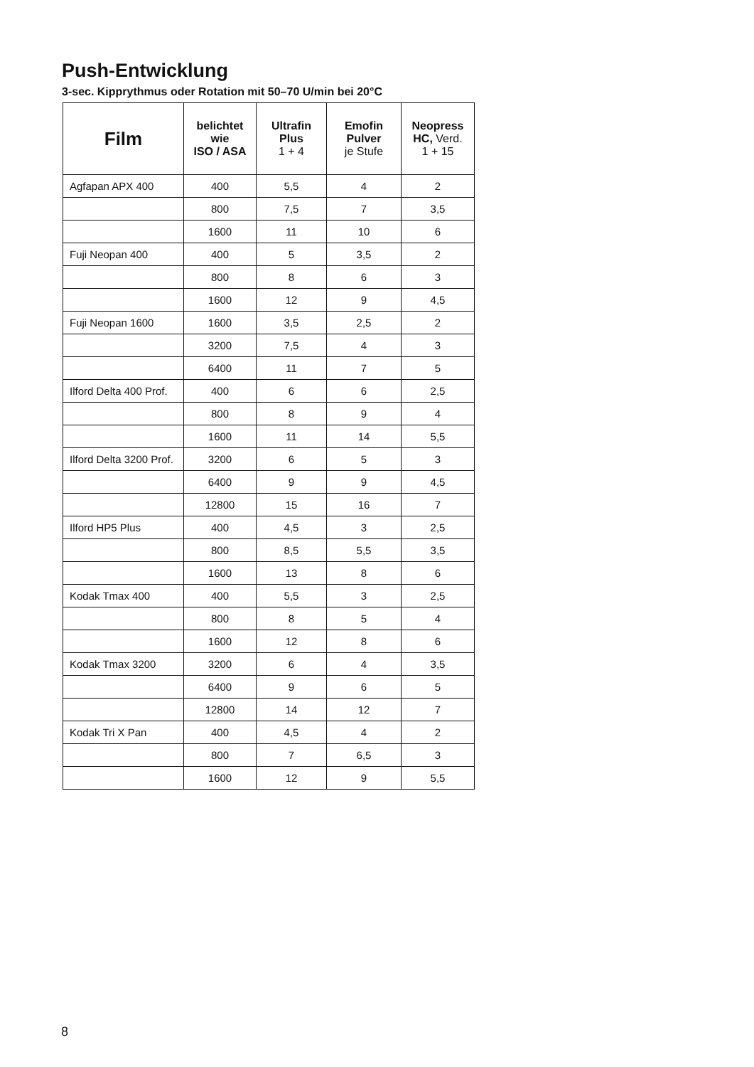Push-Entwicklung
3-sec. Kipprythmus oder Rotation mit 50–70 U/min bei 20°C
| Film | belichtet wie ISO / ASA | Ultrafin Plus 1 + 4 | Emofin Pulver je Stufe | Neopress HC, Verd. 1 + 15 |
| --- | --- | --- | --- | --- |
| Agfapan APX 400 | 400 | 5,5 | 4 | 2 |
| | 800 | 7,5 | 7 | 3,5 |
| | 1600 | 11 | 10 | 6 |
| Fuji Neopan 400 | 400 | 5 | 3,5 | 2 |
| | 800 | 8 | 6 | 3 |
| | 1600 | 12 | 9 | 4,5 |
| Fuji Neopan 1600 | 1600 | 3,5 | 2,5 | 2 |
| | 3200 | 7,5 | 4 | 3 |
| | 6400 | 11 | 7 | 5 |
| Ilford Delta 400 Prof. | 400 | 6 | 6 | 2,5 |
| | 800 | 8 | 9 | 4 |
| | 1600 | 11 | 14 | 5,5 |
| Ilford Delta 3200 Prof. | 3200 | 6 | 5 | 3 |
| | 6400 | 9 | 9 | 4,5 |
| | 12800 | 15 | 16 | 7 |
| Ilford HP5 Plus | 400 | 4,5 | 3 | 2,5 |
| | 800 | 8,5 | 5,5 | 3,5 |
| | 1600 | 13 | 8 | 6 |
| Kodak Tmax 400 | 400 | 5,5 | 3 | 2,5 |
| | 800 | 8 | 5 | 4 |
| | 1600 | 12 | 8 | 6 |
| Kodak Tmax 3200 | 3200 | 6 | 4 | 3,5 |
| | 6400 | 9 | 6 | 5 |
| | 12800 | 14 | 12 | 7 |
| Kodak Tri X Pan | 400 | 4,5 | 4 | 2 |
| | 800 | 7 | 6,5 | 3 |
| | 1600 | 12 | 9 | 5,5 |
8